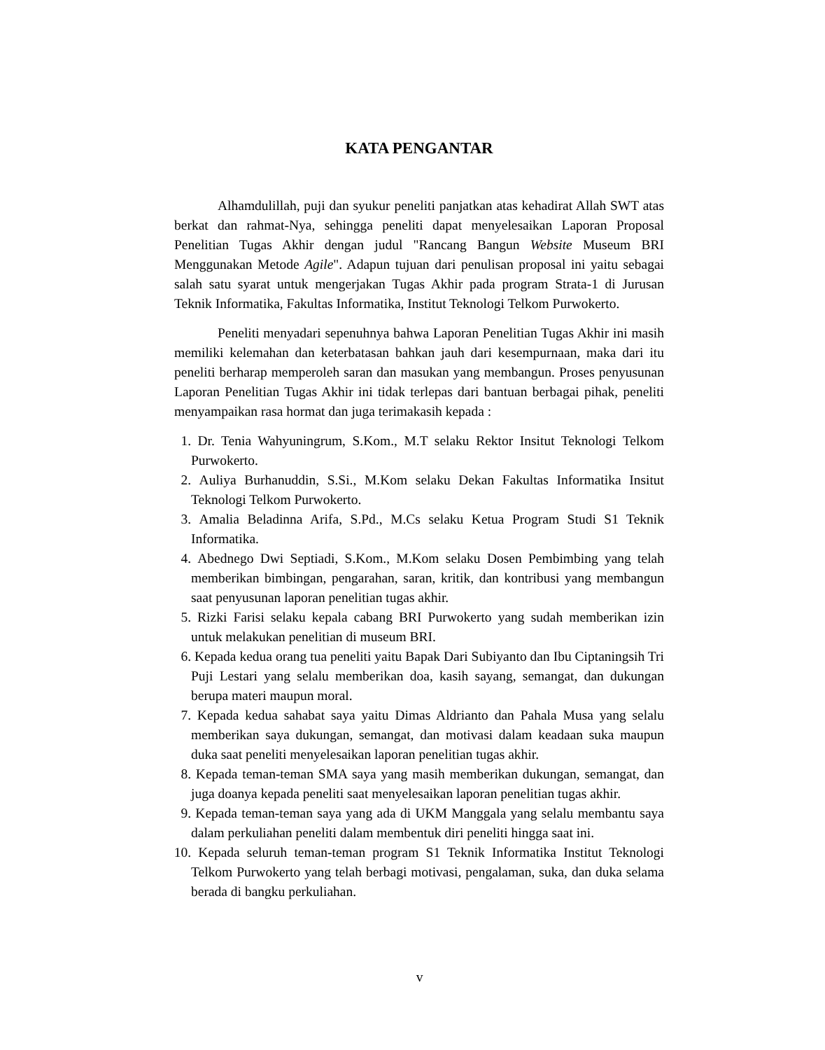KATA PENGANTAR
Alhamdulillah, puji dan syukur peneliti panjatkan atas kehadirat Allah SWT atas berkat dan rahmat-Nya, sehingga peneliti dapat menyelesaikan Laporan Proposal Penelitian Tugas Akhir dengan judul "Rancang Bangun Website Museum BRI Menggunakan Metode Agile". Adapun tujuan dari penulisan proposal ini yaitu sebagai salah satu syarat untuk mengerjakan Tugas Akhir pada program Strata-1 di Jurusan Teknik Informatika, Fakultas Informatika, Institut Teknologi Telkom Purwokerto.
Peneliti menyadari sepenuhnya bahwa Laporan Penelitian Tugas Akhir ini masih memiliki kelemahan dan keterbatasan bahkan jauh dari kesempurnaan, maka dari itu peneliti berharap memperoleh saran dan masukan yang membangun. Proses penyusunan Laporan Penelitian Tugas Akhir ini tidak terlepas dari bantuan berbagai pihak, peneliti menyampaikan rasa hormat dan juga terimakasih kepada :
1. Dr. Tenia Wahyuningrum, S.Kom., M.T selaku Rektor Insitut Teknologi Telkom Purwokerto.
2. Auliya Burhanuddin, S.Si., M.Kom selaku Dekan Fakultas Informatika Insitut Teknologi Telkom Purwokerto.
3. Amalia Beladinna Arifa, S.Pd., M.Cs selaku Ketua Program Studi S1 Teknik Informatika.
4. Abednego Dwi Septiadi, S.Kom., M.Kom selaku Dosen Pembimbing yang telah memberikan bimbingan, pengarahan, saran, kritik, dan kontribusi yang membangun saat penyusunan laporan penelitian tugas akhir.
5. Rizki Farisi selaku kepala cabang BRI Purwokerto yang sudah memberikan izin untuk melakukan penelitian di museum BRI.
6. Kepada kedua orang tua peneliti yaitu Bapak Dari Subiyanto dan Ibu Ciptaningsih Tri Puji Lestari yang selalu memberikan doa, kasih sayang, semangat, dan dukungan berupa materi maupun moral.
7. Kepada kedua sahabat saya yaitu Dimas Aldrianto dan Pahala Musa yang selalu memberikan saya dukungan, semangat, dan motivasi dalam keadaan suka maupun duka saat peneliti menyelesaikan laporan penelitian tugas akhir.
8. Kepada teman-teman SMA saya yang masih memberikan dukungan, semangat, dan juga doanya kepada peneliti saat menyelesaikan laporan penelitian tugas akhir.
9. Kepada teman-teman saya yang ada di UKM Manggala yang selalu membantu saya dalam perkuliahan peneliti dalam membentuk diri peneliti hingga saat ini.
10.
Kepada seluruh teman-teman program S1 Teknik Informatika Institut Teknologi Telkom Purwokerto yang telah berbagi motivasi, pengalaman, suka, dan duka selama berada di bangku perkuliahan.
v